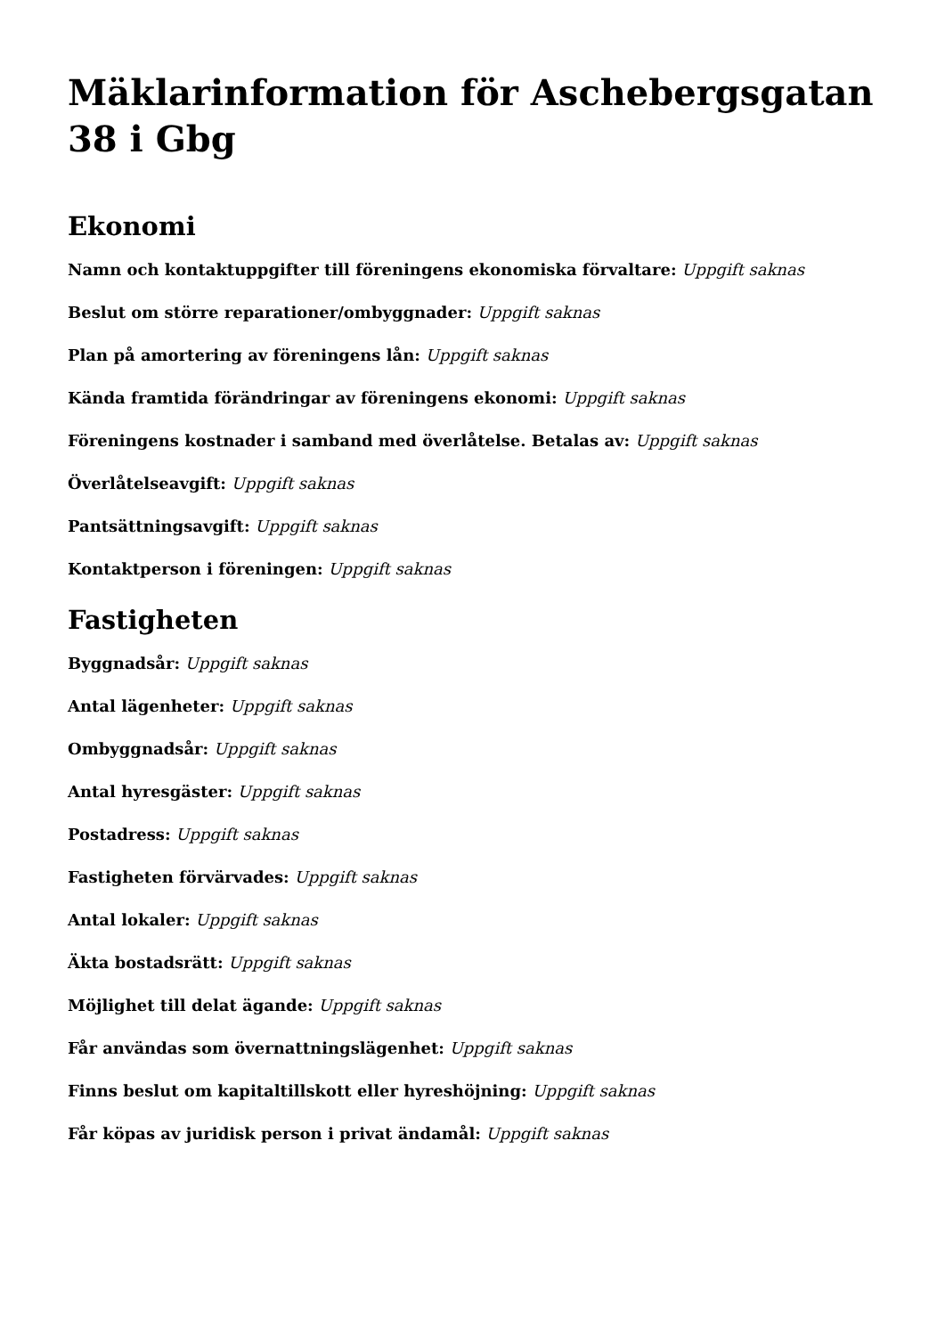Mäklarinformation för Aschebergsgatan 38 i Gbg
Ekonomi
Namn och kontaktuppgifter till föreningens ekonomiska förvaltare: Uppgift saknas
Beslut om större reparationer/ombyggnader: Uppgift saknas
Plan på amortering av föreningens lån: Uppgift saknas
Kända framtida förändringar av föreningens ekonomi: Uppgift saknas
Föreningens kostnader i samband med överlåtelse. Betalas av: Uppgift saknas
Överlåtelseavgift: Uppgift saknas
Pantsättningsavgift: Uppgift saknas
Kontaktperson i föreningen: Uppgift saknas
Fastigheten
Byggnadsår: Uppgift saknas
Antal lägenheter: Uppgift saknas
Ombyggnadsår: Uppgift saknas
Antal hyresgäster: Uppgift saknas
Postadress: Uppgift saknas
Fastigheten förvärvades: Uppgift saknas
Antal lokaler: Uppgift saknas
Äkta bostadsrätt: Uppgift saknas
Möjlighet till delat ägande: Uppgift saknas
Får användas som övernattningslägenhet: Uppgift saknas
Finns beslut om kapitaltillskott eller hyreshöjning: Uppgift saknas
Får köpas av juridisk person i privat ändamål: Uppgift saknas